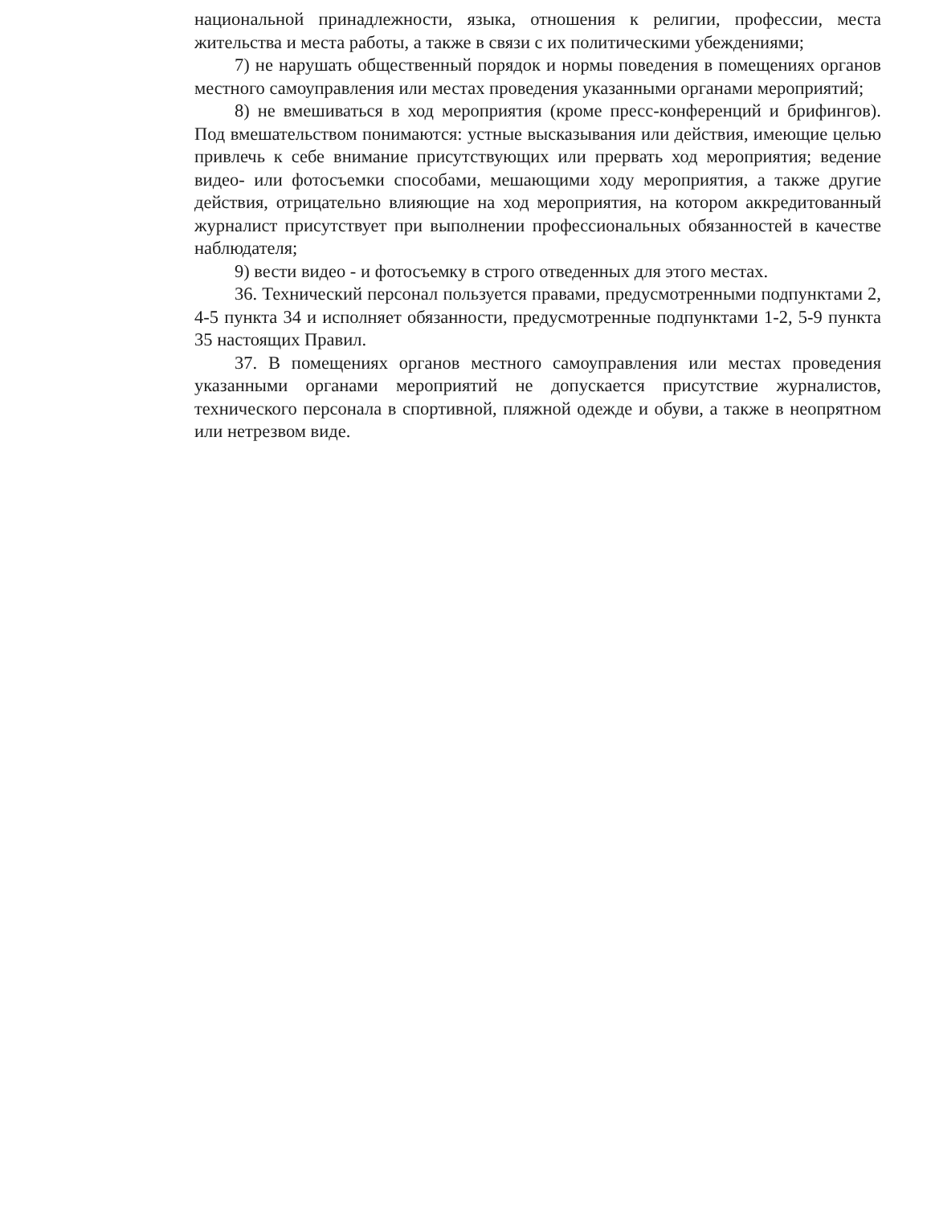национальной принадлежности, языка, отношения к религии, профессии, места жительства и места работы, а также в связи с их политическими убеждениями;
7) не нарушать общественный порядок и нормы поведения в помещениях органов местного самоуправления или местах проведения указанными органами мероприятий;
8) не вмешиваться в ход мероприятия (кроме пресс-конференций и брифингов). Под вмешательством понимаются: устные высказывания или действия, имеющие целью привлечь к себе внимание присутствующих или прервать ход мероприятия; ведение видео- или фотосъемки способами, мешающими ходу мероприятия, а также другие действия, отрицательно влияющие на ход мероприятия, на котором аккредитованный журналист присутствует при выполнении профессиональных обязанностей в качестве наблюдателя;
9) вести видео - и фотосъемку в строго отведенных для этого местах.
36. Технический персонал пользуется правами, предусмотренными подпунктами 2, 4-5 пункта 34 и исполняет обязанности, предусмотренные подпунктами 1-2, 5-9 пункта 35 настоящих Правил.
37. В помещениях органов местного самоуправления или местах проведения указанными органами мероприятий не допускается присутствие журналистов, технического персонала в спортивной, пляжной одежде и обуви, а также в неопрятном или нетрезвом виде.